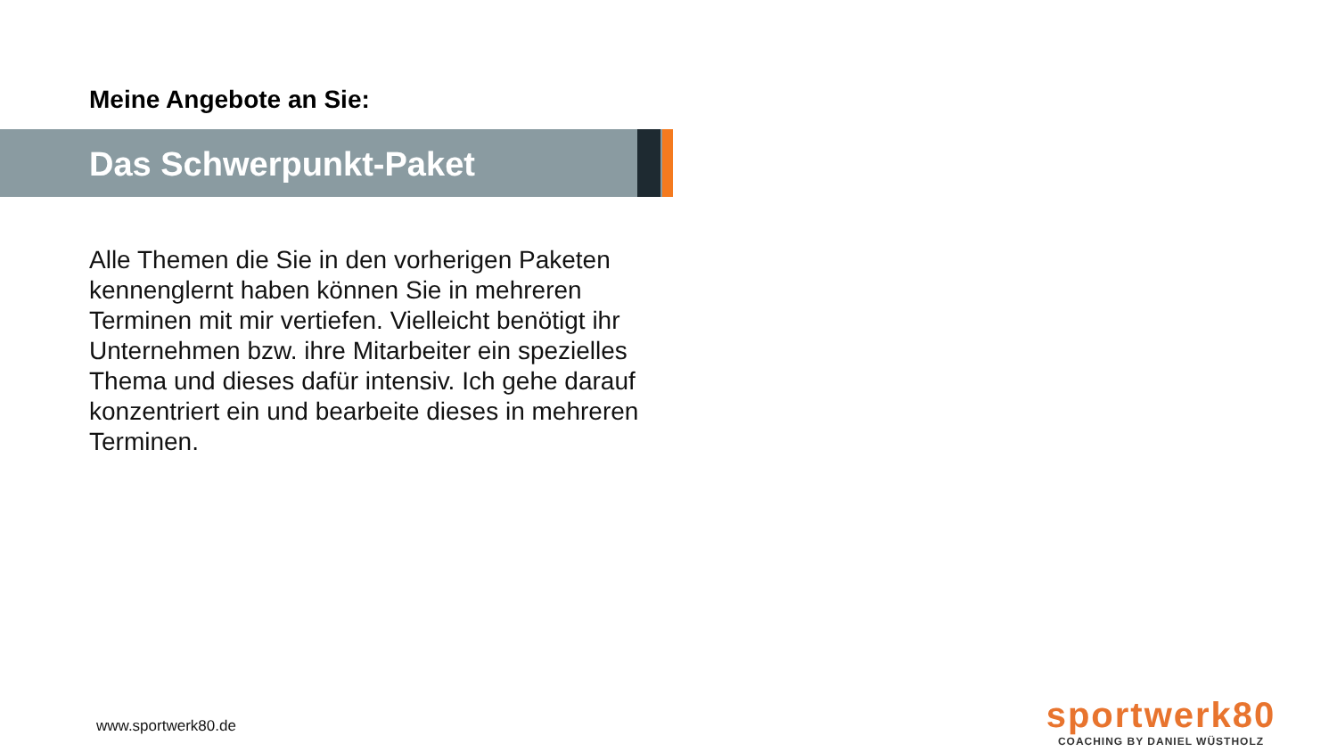Meine Angebote an Sie:
Das Schwerpunkt-Paket
Alle Themen die Sie in den vorherigen Paketen kennenglernt haben können Sie in mehreren Terminen mit mir vertiefen. Vielleicht benötigt ihr Unternehmen bzw. ihre Mitarbeiter ein spezielles Thema und dieses dafür intensiv. Ich gehe darauf konzentriert ein und bearbeite dieses in mehreren Terminen.
www.sportwerk80.de
sportwerk80
COACHING BY DANIEL WÜSTHOLZ